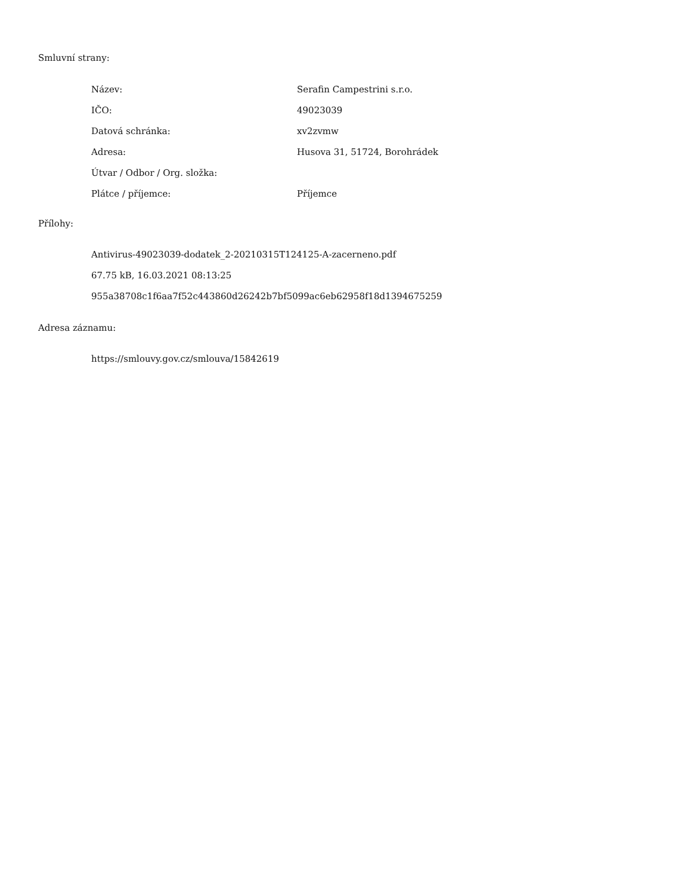Smluvní strany:
| Název: | Serafin Campestrini s.r.o. |
| IČO: | 49023039 |
| Datová schránka: | xv2zvmw |
| Adresa: | Husova 31, 51724, Borohrádek |
| Útvar / Odbor / Org. složka: | |
| Plátce / příjemce: | Příjemce |
Přílohy:
Antivirus-49023039-dodatek_2-20210315T124125-A-zacerneno.pdf
67.75 kB, 16.03.2021 08:13:25
955a38708c1f6aa7f52c443860d26242b7bf5099ac6eb62958f18d1394675259
Adresa záznamu:
https://smlouvy.gov.cz/smlouva/15842619